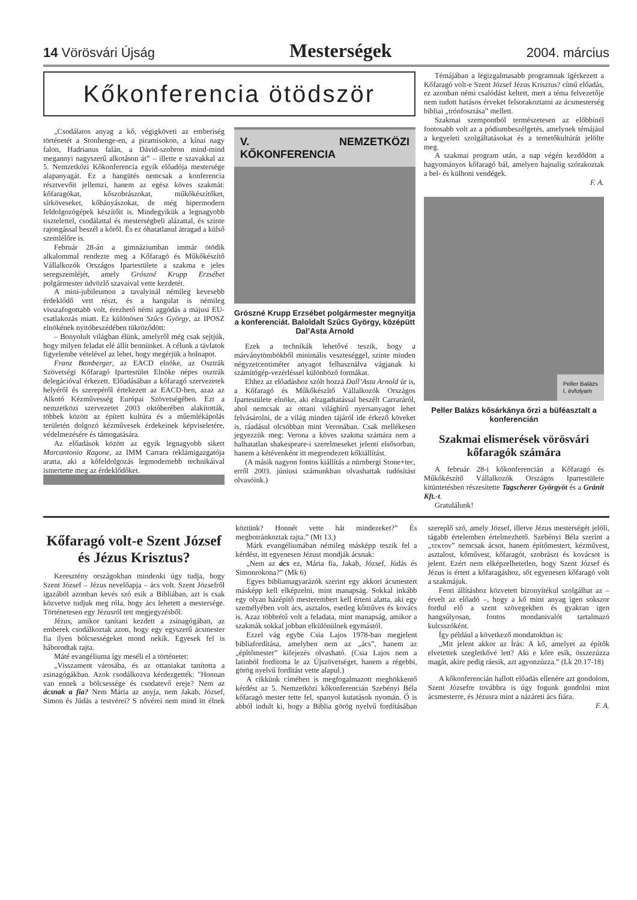14 Vörösvári Újság Mesterségek 2004. március
Kőkonferencia ötödször
„Csodálatos anyag a kő, végigköveti az emberiség történetét a Stonhenge-en, a piramisokon, a kínai nagy falon, Hadrianus falán, a Dávid-szobron mind-mind megannyi nagyszerű alkotáson át” – illette e szavakkal az 5. Nemzetközi Kőkonferencia egyik előadója mestersége alapanyagát. Ez a hangütés nemcsak a konferencia résztvevőit jellemzi, hanem az egész köves szakmát: kőfaragókat, kőszobrászokat, műkőkészítőket, sírköveseket, kőbányászokat, de még hipermodern feldolgozógépek készítőit is. Mindegyikük a legnagyobb tisztelettel, csodálattal és mesterségbeli alázattal, és szinte rajongással beszél a kőről. És ez óhatatlanul átragad a külső szemlélőre is.
Február 28-án a gimnáziumban immár ötödik alkalommal rendezte meg a Kőfaragó és Műkőkészítő Vállalkozók Országos Ipartestülete a szakma e jeles seregszemléjét, amely Grószné Krupp Erzsébet polgármester üdvözlő szavaival vette kezdetét.
A mini-jubileumon a tavalyinál némileg kevesebb érdeklődő vett részt, és a hangulat is némileg visszafogottabb volt, érezhető némi aggódás a májusi EU-csatlakozás miatt. Ez különösen Szűcs György, az IPOSZ elnökének nyitóbeszédében tükröződött:
– Bonyolult világban élünk, amelyről még csak sejtjük, hogy milyen feladat elé állít bennünket. A célunk a távlatok figyelembe vételével az lehet, hogy megérjük a holnapot.
Franz Bamberger, az EACD elnöke, az Osztrák Szövetségi Kőfaragó Ipartestület Elnöke népes osztrák delegációval érkezett. Előadásában a kőfaragó szervezetek helyéről és szerepéről értekezett az EACD-ben, azaz az Alkotó Kézművesség Európai Szövetségében. Ezt a nemzetközi szervezetet 2003 októberében alakították, többek között az épített kultúra és a műemlékápolás területén dolgozó kézművesek érdekeinek képviseletére, védelmezésére és támogatására.
Az előadások között az egyik legnagyobb sikert Marcantonio Ragone, az IMM Carrara reklámigazgatója aratta, aki a kőfeldolgozás legmodernebb technikáival ismertette meg az érdeklődőket.
V. NEMZETKÖZI KŐKONFERENCIA
Grószné Krupp Erzsébet polgármester megnyitja a konferenciát. Baloldalt Szűcs György, középütt Dal’Asta Arnold
Ezek a technikák lehetővé teszik, hogy a márványtömbökből minimális veszteséggel, szinte minden négyzetcentiméter anyagot felhasználva vágjanak ki számítógép-vezérléssel különböző formákat.
Ehhez az előadáshoz szólt hozzá Dall’Asta Arnold úr is, a Kőfaragó és Műkőkészítő Vállalkozók Országos Ipartestülete elnöke, aki elragadtatással beszélt Carraráról, ahol nemcsak az ottani világhírű nyersanyagot lehet felvásárolni, de a világ minden tájáról ide érkező köveket is, ráadásul olcsóbban mint Veronában. Csak mellékesen jegyezzük meg: Verona a köves szakma számára nem a halhatatlan shakespeare-i szerelmeseket jelenti elsősorban, hanem a kétévenként itt megrendezett kőkiállítást.
(A másik nagyon fontos kiállítás a nürnbergi Stone+tec, erről 2003. júniusi számunkban olvashattak tudósítást olvasóink.)
Témájában a legizgalmasabb programnak ígérkezett a Kőfaragó volt-e Szent József Jézus Krisztus? című előadás, ez azonban némi csalódást keltett, mert a téma felvezetője nem tudott hatásos érveket felsorakoztatni az ácsmesterség bibliai „trónfosztása” mellett.
Szakmai szempontból természetesen az előbbinél fontosabb volt az a pódiumbeszélgetés, amelynek témájául a kegyeleti szolgáltatásokat és a temetőkultúrát jelölte meg.
A szakmai program után, a nap végén kezdődött a hagyományos kőfaragó bál, amelyen hajnalig szórakoztak a bel- és külhoni vendégek.
F. A.
Peller Balázs
I. évfolyam
Peller Balázs kősárkánya őrzi a büféasztalt a konferencián
Szakmai elismerések vörösvári kőfaragók számára
A február 28-i kőkonferencián a Kőfaragó és Műkőkészítő Vállalkozók Országos Ipartestülete kitüntetésben részesítette Tagscherer Györgyöt és a Gránit Kft.-t.
Gratulálunk!
Kőfaragó volt-e Szent József és Jézus Krisztus?
Keresztény országokban mindenki úgy tudja, hogy Szent József – Jézus nevelőapja – ács volt. Szent Józsefről igazából azonban kevés szó esik a Bibliában, azt is csak közvetve tudjuk meg róla, hogy ács lehetett a mestersége. Történetesen egy Jézusról tett megjegyzésből.
Jézus, amikor tanítani kezdett a zsinagógában, az emberek csodálkoztak azon, hogy egy egyszerű ácsmester fia ilyen bölcsességeket mond nekik. Egyesek fel is háborodtak rajta.
Máté evangéliuma így meséli el a történetet:
„Visszament városába, és az ottaniakat tanította a zsinagógákban. Azok csodálkozva kérdezgették: "Honnan van ennek a bölcsessége és csodatevő ereje? Nem az ácsnak a fia? Nem Mária az anyja, nem Jakab, József, Simon és Júdás a testvérei? S nővérei nem mind itt élnek köztünk? Honnét vette hát mindezeket?” És megbotránkoztak rajta.” (Mt 13.)
Márk evangéliumában némileg másképp teszik fel a kérdést, itt egyenesen Jézust mondják ácsnak:
„Nem az ács ez, Mária fia, Jakab, József, Júdás és Simonrokona?” (Mk 6)
Egyes bibliamagyarázók szerint egy akkori ácsmestert másképp kell elképzelni, mint manapság. Sokkal inkább egy olyan házépítő mesterembert kell érteni alatta, aki egy személyében volt ács, asztalos, esetleg kőműves és kovács is. Azaz többrétű volt a feladata, mint manapság, amikor a szakmák sokkal jobban elkülönülnek egymástól.
Ezzel vág egybe Csia Lajos 1978-ban megjelent bibliafordítása, amelyben nem az „ács”, hanem az „építőmester” kifejezés olvasható. (Csia Lajos nem a latinból fordította le az Újszövetséget, hanem a régebbi, görög nyelvű fordítást vette alapul.)
A cikkünk címében is megfogalmazott meghökkentő kérdést az 5. Nemzetközi kőkonferencián Szebényi Béla kőfaragó mester tette fel, spanyol kutatások nyomán. Ő is abból indult ki, hogy a Biblia görög nyelvű fordításában szereplő szó, amely József, illetve Jézus mesterségét jelöli, tágabb értelemben értelmezhető. Szebényi Béla szerint a „τεκτον” nemcsak ácsot, hanem építőmestert, kézművest, asztalost, kőművest, kőfaragót, szobrászt és kovácsot is jelent. Ezért nem elképzelhetetlen, hogy Szent József és Jézus is értett a kőfaragáshoz, sőt egyenesen kőfaragó volt a szakmájuk.
Fenti állításhoz közvetett bizonyítékul szolgálhat az – érvelt az előadó –, hogy a kő mint anyag igen sokszor fordul elő a szent szövegekben és gyakran igen hangsúlyosan, fontos mondanivalót tartalmazó kulcsszóként.
Így például a következő mondatokban is:
„Mit jelent akkor az Írás: A kő, amelyet az építők elvetettek szegletkővé lett? Aki e kőre esik, összezúzza magát, akire pedig ráesik, azt agyonzúzza.” (Lk 20.17-18)
A kőkonferencián hallott előadás ellenére azt gondolom, Szent Józsefre továbbra is úgy fogunk gondolni mint ácsmesterre, és Jézusra mint a názáreti ács fiára.
F. A.